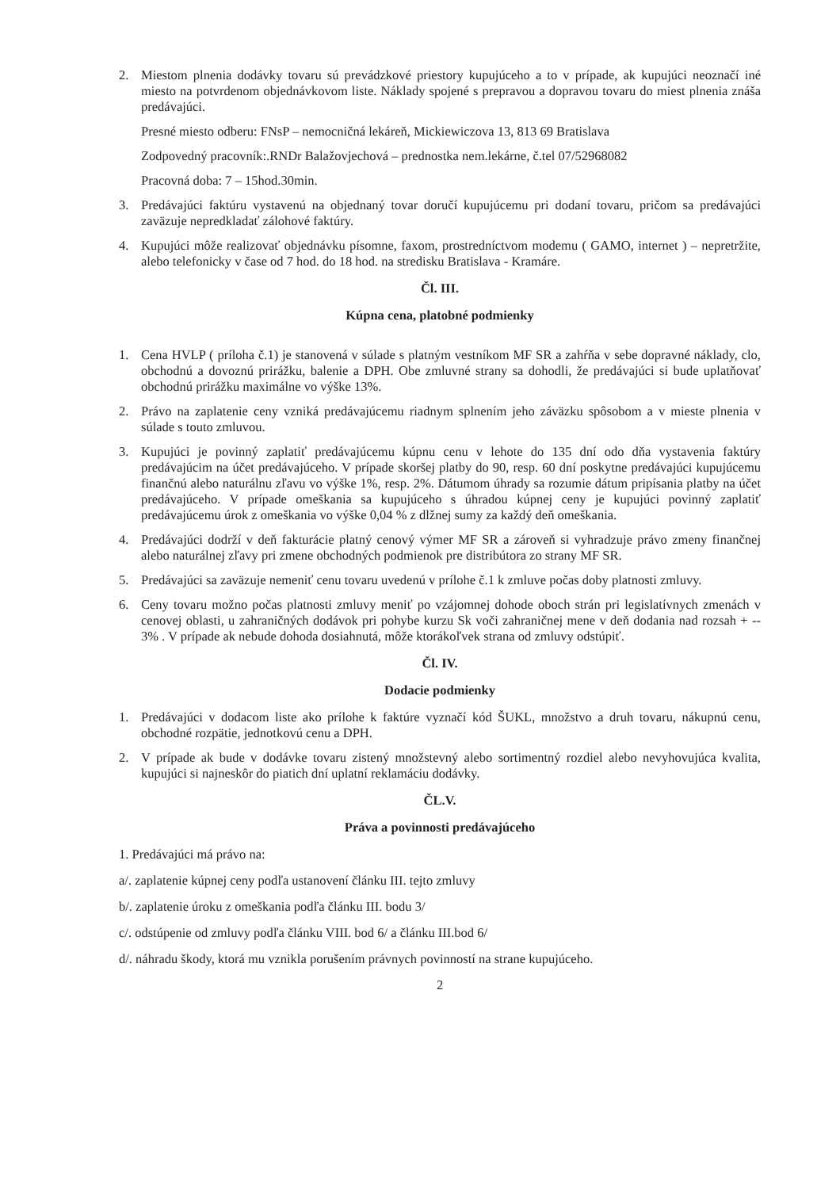2. Miestom plnenia dodávky tovaru sú prevádzkové priestory kupujúceho a to v prípade, ak kupujúci neoznačí iné miesto na potvrdenom objednávkovom liste. Náklady spojené s prepravou a dopravou tovaru do miest plnenia znáša predávajúci.
Presné miesto odberu: FNsP – nemocničná lekáreň, Mickiewiczova 13, 813 69 Bratislava
Zodpovedný pracovník:.RNDr Balažovjechová – prednostka nem.lekárne, č.tel 07/52968082
Pracovná doba: 7 – 15hod.30min.
3. Predávajúci faktúru vystavenú na objednaný tovar doručí kupujúcemu pri dodaní tovaru, pričom sa predávajúci zaväzuje nepredkladať zálohové faktúry.
4. Kupujúci môže realizovať objednávku písomne, faxom, prostredníctvom modemu ( GAMO, internet ) – nepretržite, alebo telefonicky v čase od 7 hod. do 18 hod. na stredisku Bratislava - Kramáre.
Čl. III.
Kúpna cena, platobné podmienky
1. Cena HVLP ( príloha č.1) je stanovená v súlade s platným vestníkom MF SR a zahŕňa v sebe dopravné náklady, clo, obchodnú a dovoznú prirážku, balenie a DPH. Obe zmluvné strany sa dohodli, že predávajúci si bude uplatňovať obchodnú prirážku maximálne vo výške 13%.
2. Právo na zaplatenie ceny vzniká predávajúcemu riadnym splnením jeho záväzku spôsobom a v mieste plnenia v súlade s touto zmluvou.
3. Kupujúci je povinný zaplatiť predávajúcemu kúpnu cenu v lehote do 135 dní odo dňa vystavenia faktúry predávajúcim na účet predávajúceho. V prípade skoršej platby do 90, resp. 60 dní poskytne predávajúci kupujúcemu finančnú alebo naturálnu zľavu vo výške 1%, resp. 2%. Dátumom úhrady sa rozumie dátum pripísania platby na účet predávajúceho. V prípade omeškania sa kupujúceho s úhradou kúpnej ceny je kupujúci povinný zaplatiť predávajúcemu úrok z omeškania vo výške 0,04 % z dlžnej sumy za každý deň omeškania.
4. Predávajúci dodrží v deň fakturácie platný cenový výmer MF SR a zároveň si vyhradzuje právo zmeny finančnej alebo naturálnej zľavy pri zmene obchodných podmienok pre distribútora zo strany MF SR.
5. Predávajúci sa zaväzuje nemeniť cenu tovaru uvedenú v prílohe č.1 k zmluve počas doby platnosti zmluvy.
6. Ceny tovaru možno počas platnosti zmluvy meniť po vzájomnej dohode oboch strán pri legislatívnych zmenách v cenovej oblasti, u zahraničných dodávok pri pohybe kurzu Sk voči zahraničnej mene v deň dodania nad rozsah + -- 3% . V prípade ak nebude dohoda dosiahnutá, môže ktorákoľvek strana od zmluvy odstúpiť.
Čl. IV.
Dodacie podmienky
1. Predávajúci v dodacom liste ako prílohe k faktúre vyznačí kód ŠUKL, množstvo a druh tovaru, nákupnú cenu, obchodné rozpätie, jednotkovú cenu a DPH.
2. V prípade ak bude v dodávke tovaru zistený množstevný alebo sortimentný rozdiel alebo nevyhovujúca kvalita, kupujúci si najneskôr do piatich dní uplatní reklamáciu dodávky.
ČL.V.
Práva a povinnosti predávajúceho
1. Predávajúci má právo na:
a/. zaplatenie kúpnej ceny podľa ustanovení článku III. tejto zmluvy
b/. zaplatenie úroku z omeškania podľa článku III. bodu 3/
c/. odstúpenie od zmluvy podľa článku VIII. bod 6/ a článku III.bod 6/
d/. náhradu škody, ktorá mu vznikla porušením právnych povinností na strane kupujúceho.
2